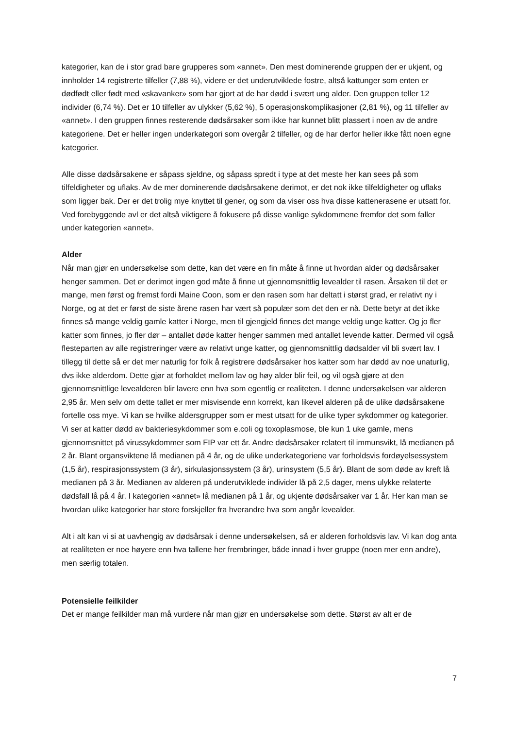kategorier, kan de i stor grad bare grupperes som «annet». Den mest dominerende gruppen der er ukjent, og innholder 14 registrerte tilfeller (7,88 %), videre er det underutviklede fostre, altså kattunger som enten er dødfødt eller født med «skavanker» som har gjort at de har dødd i svært ung alder. Den gruppen teller 12 individer (6,74 %). Det er 10 tilfeller av ulykker (5,62 %), 5 operasjonskomplikasjoner (2,81 %), og 11 tilfeller av «annet». I den gruppen finnes resterende dødsårsaker som ikke har kunnet blitt plassert i noen av de andre kategoriene. Det er heller ingen underkategori som overgår 2 tilfeller, og de har derfor heller ikke fått noen egne kategorier.
Alle disse dødsårsakene er såpass sjeldne, og såpass spredt i type at det meste her kan sees på som tilfeldigheter og uflaks. Av de mer dominerende dødsårsakene derimot, er det nok ikke tilfeldigheter og uflaks som ligger bak. Der er det trolig mye knyttet til gener, og som da viser oss hva disse kattenerasene er utsatt for. Ved forebyggende avl er det altså viktigere å fokusere på disse vanlige sykdommene fremfor det som faller under kategorien «annet».
Alder
Når man gjør en undersøkelse som dette, kan det være en fin måte å finne ut hvordan alder og dødsårsaker henger sammen. Det er derimot ingen god måte å finne ut gjennomsnittlig levealder til rasen. Årsaken til det er mange, men først og fremst fordi Maine Coon, som er den rasen som har deltatt i størst grad, er relativt ny i Norge, og at det er først de siste årene rasen har vært så populær som det den er nå. Dette betyr at det ikke finnes så mange veldig gamle katter i Norge, men til gjengjeld finnes det mange veldig unge katter. Og jo fler katter som finnes, jo fler dør – antallet døde katter henger sammen med antallet levende katter. Dermed vil også flesteparten av alle registreringer være av relativt unge katter, og gjennomsnittlig dødsalder vil bli svært lav. I tillegg til dette så er det mer naturlig for folk å registrere dødsårsaker hos katter som har dødd av noe unaturlig, dvs ikke alderdom. Dette gjør at forholdet mellom lav og høy alder blir feil, og vil også gjøre at den gjennomsnittlige levealderen blir lavere enn hva som egentlig er realiteten. I denne undersøkelsen var alderen 2,95 år. Men selv om dette tallet er mer misvisende enn korrekt, kan likevel alderen på de ulike dødsårsakene fortelle oss mye. Vi kan se hvilke aldersgrupper som er mest utsatt for de ulike typer sykdommer og kategorier. Vi ser at katter dødd av bakteriesykdommer som e.coli og toxoplasmose, ble kun 1 uke gamle, mens gjennomsnittet på virussykdommer som FIP var ett år. Andre dødsårsaker relatert til immunsvikt, lå medianen på 2 år. Blant organsviktene lå medianen på 4 år, og de ulike underkategoriene var forholdsvis fordøyelsessystem (1,5 år), respirasjonssystem (3 år), sirkulasjonssystem (3 år), urinsystem (5,5 år). Blant de som døde av kreft lå medianen på 3 år. Medianen av alderen på underutviklede individer lå på 2,5 dager, mens ulykke relaterte dødsfall lå på 4 år. I kategorien «annet» lå medianen på 1 år, og ukjente dødsårsaker var 1 år. Her kan man se hvordan ulike kategorier har store forskjeller fra hverandre hva som angår levealder.
Alt i alt kan vi si at uavhengig av dødsårsak i denne undersøkelsen, så er alderen forholdsvis lav. Vi kan dog anta at realilteten er noe høyere enn hva tallene her frembringer, både innad i hver gruppe (noen mer enn andre), men særlig totalen.
Potensielle feilkilder
Det er mange feilkilder man må vurdere når man gjør en undersøkelse som dette. Størst av alt er de
7